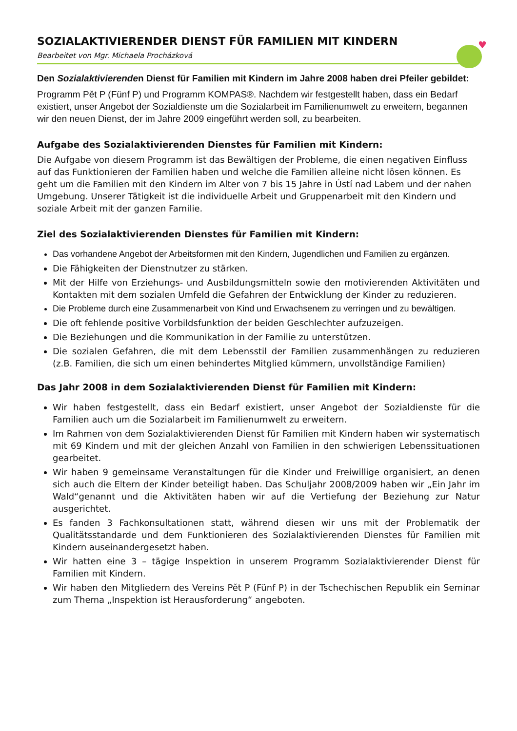♥
SOZIALAKTIVIERENDER DIENST FÜR FAMILIEN MIT KINDERN
Bearbeitet von Mgr. Michaela Procházková
Den Sozialaktivierenden Dienst für Familien mit Kindern im Jahre 2008 haben drei Pfeiler gebildet:
Programm Pět P (Fünf P) und Programm KOMPAS®. Nachdem wir festgestellt haben, dass ein Bedarf existiert, unser Angebot der Sozialdienste um die Sozialarbeit im Familienumwelt zu erweitern, begannen wir den neuen Dienst, der im Jahre 2009 eingeführt werden soll, zu bearbeiten.
Aufgabe des Sozialaktivierenden Dienstes für Familien mit Kindern:
Die Aufgabe von diesem Programm ist das Bewältigen der Probleme, die einen negativen Einfluss auf das Funktionieren der Familien haben und welche die Familien alleine nicht lösen können. Es geht um die Familien mit den Kindern im Alter von 7 bis 15 Jahre in Ústí nad Labem und der nahen Umgebung. Unserer Tätigkeit ist die individuelle Arbeit und Gruppenarbeit mit den Kindern und soziale Arbeit mit der ganzen Familie.
Ziel des Sozialaktivierenden Dienstes für Familien mit Kindern:
Das vorhandene Angebot der Arbeitsformen mit den Kindern, Jugendlichen und Familien zu ergänzen.
Die Fähigkeiten der Dienstnutzer zu stärken.
Mit der Hilfe von Erziehungs- und Ausbildungsmitteln sowie den motivierenden Aktivitäten und Kontakten mit dem sozialen Umfeld die Gefahren der Entwicklung der Kinder zu reduzieren.
Die Probleme durch eine Zusammenarbeit von Kind und Erwachsenem zu verringen und zu bewältigen.
Die oft fehlende positive Vorbildsfunktion der beiden Geschlechter aufzuzeigen.
Die Beziehungen und die Kommunikation in der Familie zu unterstützen.
Die sozialen Gefahren, die mit dem Lebensstil der Familien zusammenhängen zu reduzieren (z.B. Familien, die sich um einen behindertes Mitglied kümmern, unvollständige Familien)
Das Jahr 2008 in dem Sozialaktivierenden Dienst für Familien mit Kindern:
Wir haben festgestellt, dass ein Bedarf existiert, unser Angebot der Sozialdienste für die Familien auch um die Sozialarbeit im Familienumwelt zu erweitern.
Im Rahmen von dem Sozialaktivierenden Dienst für Familien mit Kindern haben wir systematisch mit 69 Kindern und mit der gleichen Anzahl von Familien in den schwierigen Lebenssituationen gearbeitet.
Wir haben 9 gemeinsame Veranstaltungen für die Kinder und Freiwillige organisiert, an denen sich auch die Eltern der Kinder beteiligt haben. Das Schuljahr 2008/2009 haben wir „Ein Jahr im Wald“genannt und die Aktivitäten haben wir auf die Vertiefung der Beziehung zur Natur ausgerichtet.
Es fanden 3 Fachkonsultationen statt, während diesen wir uns mit der Problematik der Qualitätsstandarde und dem Funktionieren des Sozialaktivierenden Dienstes für Familien mit Kindern auseinandergesetzt haben.
Wir hatten eine 3 – tägige Inspektion in unserem Programm Sozialaktivierender Dienst für Familien mit Kindern.
Wir haben den Mitgliedern des Vereins Pět P (Fünf P) in der Tschechischen Republik ein Seminar zum Thema „Inspektion ist Herausforderung“ angeboten.